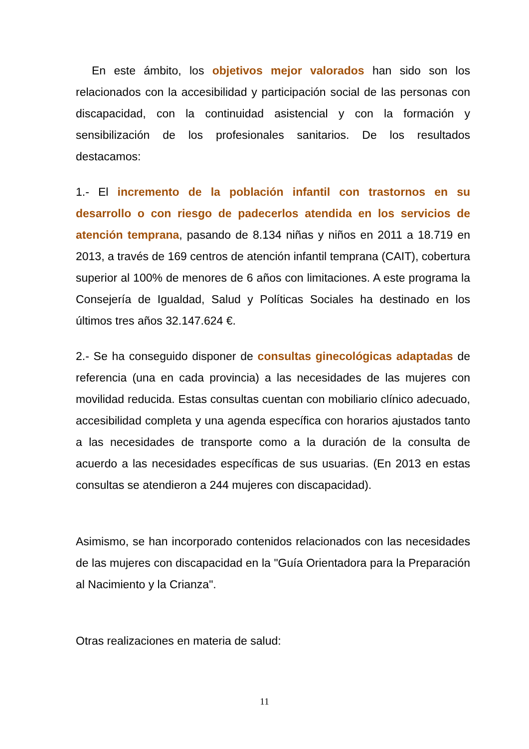En este ámbito, los objetivos mejor valorados han sido son los relacionados con la accesibilidad y participación social de las personas con discapacidad, con la continuidad asistencial y con la formación y sensibilización de los profesionales sanitarios. De los resultados destacamos:
1.- El incremento de la población infantil con trastornos en su desarrollo o con riesgo de padecerlos atendida en los servicios de atención temprana, pasando de 8.134 niñas y niños en 2011 a 18.719 en 2013, a través de 169 centros de atención infantil temprana (CAIT), cobertura superior al 100% de menores de 6 años con limitaciones. A este programa la Consejería de Igualdad, Salud y Políticas Sociales ha destinado en los últimos tres años 32.147.624 €.
2.- Se ha conseguido disponer de consultas ginecológicas adaptadas de referencia (una en cada provincia) a las necesidades de las mujeres con movilidad reducida. Estas consultas cuentan con mobiliario clínico adecuado, accesibilidad completa y una agenda específica con horarios ajustados tanto a las necesidades de transporte como a la duración de la consulta de acuerdo a las necesidades específicas de sus usuarias. (En 2013 en estas consultas se atendieron a 244 mujeres con discapacidad).
Asimismo, se han incorporado contenidos relacionados con las necesidades de las mujeres con discapacidad en la "Guía Orientadora para la Preparación al Nacimiento y la Crianza".
Otras realizaciones en materia de salud:
11